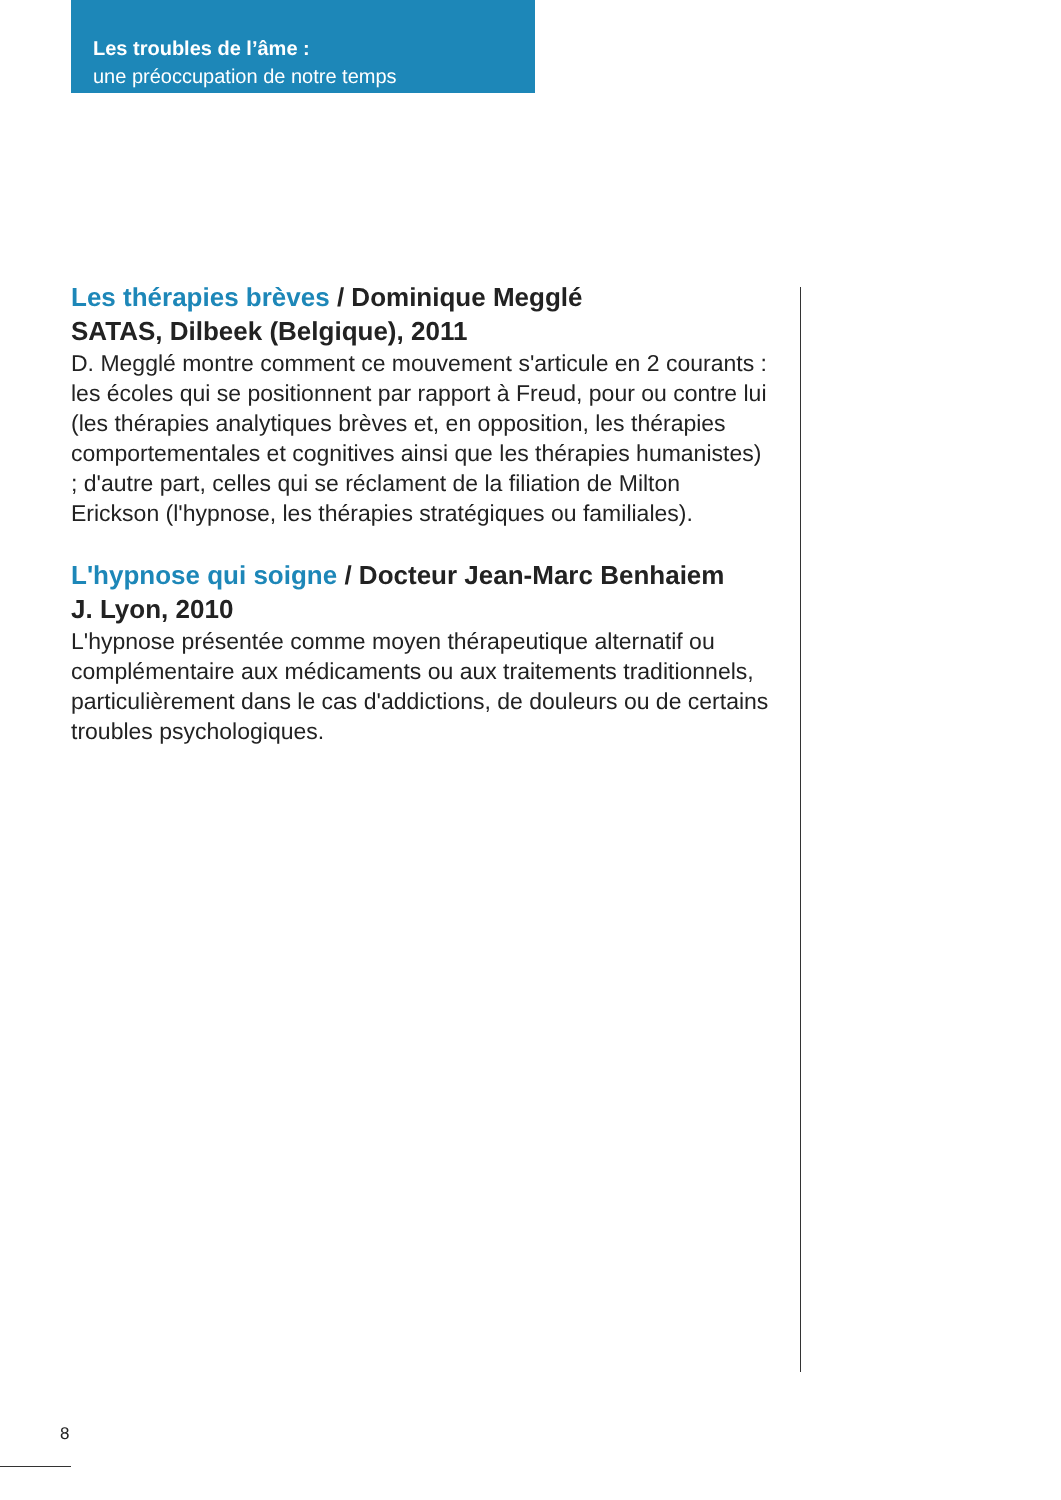Les troubles de l’âme :
une préoccupation de notre temps
Les thérapies brèves / Dominique Megglé
SATAS, Dilbeek (Belgique), 2011
D. Megglé montre comment ce mouvement s'articule en 2 courants : les écoles qui se positionnent par rapport à Freud, pour ou contre lui (les thérapies analytiques brèves et, en opposition, les thérapies comportementales et cognitives ainsi que les thérapies humanistes) ; d'autre part, celles qui se réclament de la filiation de Milton Erickson (l'hypnose, les thérapies stratégiques ou familiales).
L'hypnose qui soigne / Docteur Jean-Marc Benhaiem
J. Lyon, 2010
L'hypnose présentée comme moyen thérapeutique alternatif ou complémentaire aux médicaments ou aux traitements traditionnels, particulièrement dans le cas d'addictions, de douleurs ou de certains troubles psychologiques.
8